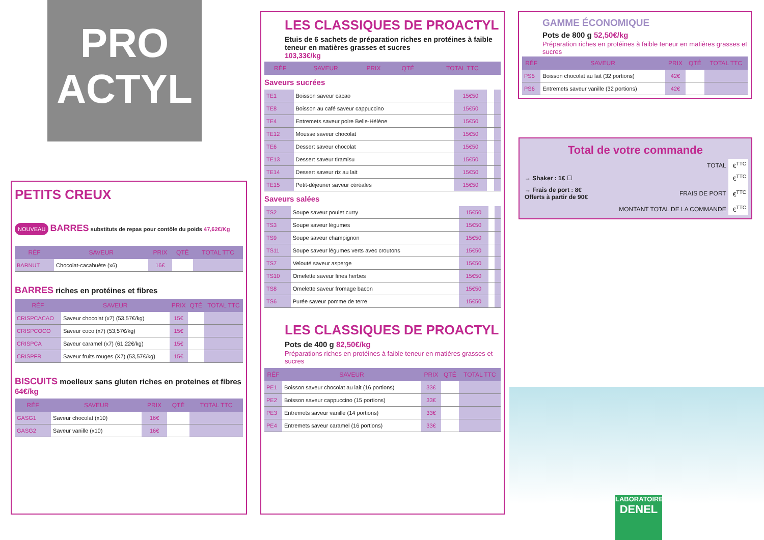PRO
ACTYL
PETITS CREUX
NOUVEAU BARRES substituts de repas pour contôle du poids 47,62€/Kg
| RÉF | SAVEUR | PRIX | QTÉ | TOTAL TTC |
| --- | --- | --- | --- | --- |
| BARNUT | Chocolat-cacahuète (x6) | 16€ | | |
BARRES riches en protéines et fibres
| RÉF | SAVEUR | PRIX | QTÉ | TOTAL TTC |
| --- | --- | --- | --- | --- |
| CRISPCACAO | Saveur chocolat (x7) (53,57€/kg) | 15€ | | |
| CRISPCOCO | Saveur coco (x7) (53,57€/kg) | 15€ | | |
| CRISPCA | Saveur caramel (x7) (61,22€/kg) | 15€ | | |
| CRISPFR | Saveur fruits rouges (X7) (53,57€/kg) | 15€ | | |
BISCUITS moelleux sans gluten riches en proteines et fibres 64€/kg
| RÉF | SAVEUR | PRIX | QTÉ | TOTAL TTC |
| --- | --- | --- | --- | --- |
| GASG1 | Saveur chocolat (x10) | 16€ | | |
| GASG2 | Saveur vanille (x10) | 16€ | | |
LES CLASSIQUES DE PROACTYL
Etuis de 6 sachets de préparation riches en protéines à faible teneur en matières grasses et sucres
103,33€/kg
| RÉF | SAVEUR | PRIX | QTÉ | TOTAL TTC |
| --- | --- | --- | --- | --- |
Saveurs sucrées
| TE1 | Boisson saveur cacao | 15€50 | | |
| TE8 | Boisson au café saveur cappuccino | 15€50 | | |
| TE4 | Entremets saveur poire Belle-Hélène | 15€50 | | |
| TE12 | Mousse saveur chocolat | 15€50 | | |
| TE6 | Dessert saveur chocolat | 15€50 | | |
| TE13 | Dessert saveur tiramisu | 15€50 | | |
| TE14 | Dessert saveur riz au lait | 15€50 | | |
| TE15 | Petit-déjeuner saveur céréales | 15€50 | | |
Saveurs salées
| TS2 | Soupe saveur poulet curry | 15€50 | | |
| TS3 | Soupe saveur légumes | 15€50 | | |
| TS9 | Soupe saveur champignon | 15€50 | | |
| TS11 | Soupe saveur légumes verts avec croutons | 15€50 | | |
| TS7 | Velouté saveur asperge | 15€50 | | |
| TS10 | Omelette saveur fines herbes | 15€50 | | |
| TS8 | Omelette saveur fromage bacon | 15€50 | | |
| TS6 | Purée saveur pomme de terre | 15€50 | | |
LES CLASSIQUES DE PROACTYL
Pots de 400 g 82,50€/kg
Préparations riches en protéines à faible teneur en matières grasses et sucres
| RÉF | SAVEUR | PRIX | QTÉ | TOTAL TTC |
| --- | --- | --- | --- | --- |
| PE1 | Boisson saveur chocolat au lait (16 portions) | 33€ | | |
| PE2 | Boisson saveur cappuccino (15 portions) | 33€ | | |
| PE3 | Entremets saveur vanille (14 portions) | 33€ | | |
| PE4 | Entremets saveur caramel (16 portions) | 33€ | | |
GAMME ÉCONOMIQUE
Pots de 800 g 52,50€/kg
Préparation riches en protéines à faible teneur en matières grasses et sucres
| RÉF | SAVEUR | PRIX | QTÉ | TOTAL TTC |
| --- | --- | --- | --- | --- |
| PS5 | Boisson chocolat au lait (32 portions) | 42€ | | |
| PS6 | Entremets saveur vanille (32 portions) | 42€ | | |
Total de votre commande
| | TOTAL | €<sup>TTC</sup> |
| → Shaker : 1€ ☐ | | €<sup>TTC</sup> |
| → Frais de port : 8€ Offerts à partir de 90€ | FRAIS DE PORT | €<sup>TTC</sup> |
| | MONTANT TOTAL DE LA COMMANDE | €<sup>TTC</sup> |
LABORATOIRE
DENEL